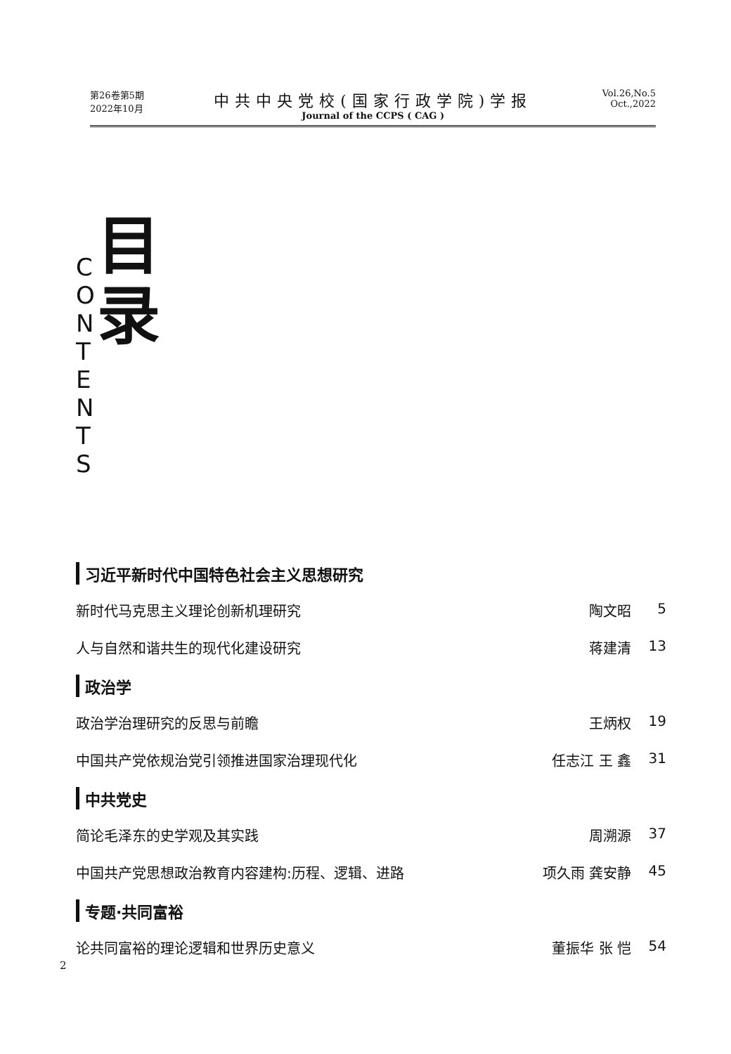第26卷第5期
2022年10月
中共中央党校(国家行政学院)学报
Journal of the CCPS ( CAG )
Vol.26,No.5
Oct.,2022
C
O
N
T
E
N
T
S
目
录
习近平新时代中国特色社会主义思想研究
新时代马克思主义理论创新机理研究 陶文昭 5
人与自然和谐共生的现代化建设研究 蒋建清 13
政治学
政治学治理研究的反思与前瞻 王炳权 19
中国共产党依规治党引领推进国家治理现代化 任志江 王 鑫 31
中共党史
简论毛泽东的史学观及其实践 周溯源 37
中国共产党思想政治教育内容建构:历程、逻辑、进路 项久雨 龚安静 45
专题·共同富裕
论共同富裕的理论逻辑和世界历史意义 董振华 张 恺 54
2